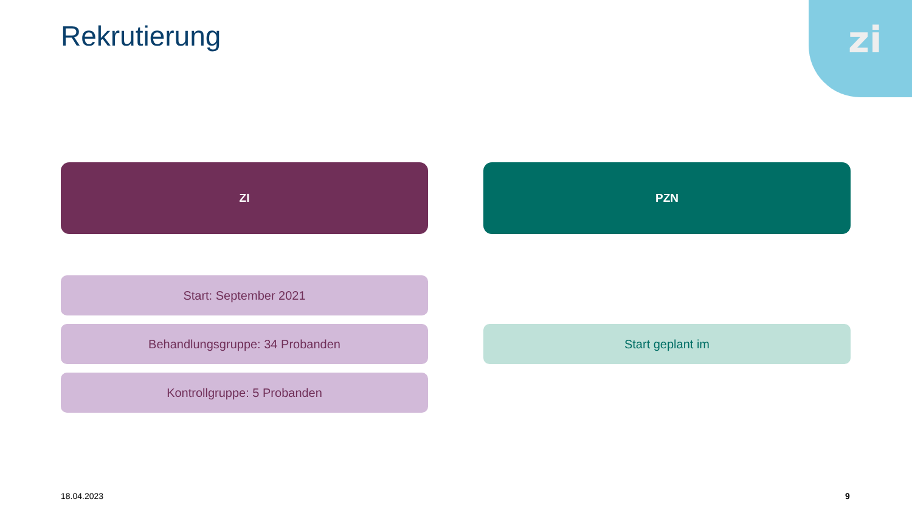Rekrutierung
zi
ZI PZN
Start: September 2021
Behandlungsgruppe: 34 Probanden Start geplant im
Kontrollgruppe: 5 Probanden
18.04.2023 9